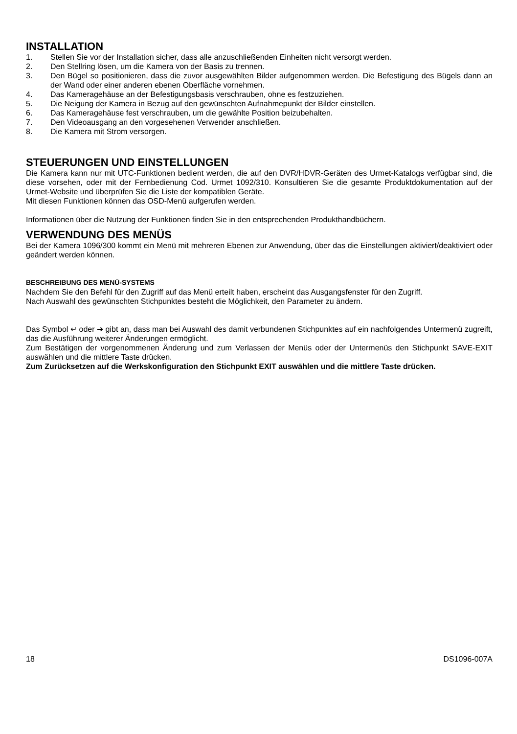INSTALLATION
1. Stellen Sie vor der Installation sicher, dass alle anzuschließenden Einheiten nicht versorgt werden.
2. Den Stellring lösen, um die Kamera von der Basis zu trennen.
3. Den Bügel so positionieren, dass die zuvor ausgewählten Bilder aufgenommen werden. Die Befestigung des Bügels dann an der Wand oder einer anderen ebenen Oberfläche vornehmen.
4. Das Kameragehäuse an der Befestigungsbasis verschrauben, ohne es festzuziehen.
5. Die Neigung der Kamera in Bezug auf den gewünschten Aufnahmepunkt der Bilder einstellen.
6. Das Kameragehäuse fest verschrauben, um die gewählte Position beizubehalten.
7. Den Videoausgang an den vorgesehenen Verwender anschließen.
8. Die Kamera mit Strom versorgen.
STEUERUNGEN UND EINSTELLUNGEN
Die Kamera kann nur mit UTC-Funktionen bedient werden, die auf den DVR/HDVR-Geräten des Urmet-Katalogs verfügbar sind, die diese vorsehen, oder mit der Fernbedienung Cod. Urmet 1092/310. Konsultieren Sie die gesamte Produktdokumentation auf der Urmet-Website und überprüfen Sie die Liste der kompatiblen Geräte.
Mit diesen Funktionen können das OSD-Menü aufgerufen werden.
Informationen über die Nutzung der Funktionen finden Sie in den entsprechenden Produkthandbüchern.
VERWENDUNG DES MENÜS
Bei der Kamera 1096/300 kommt ein Menü mit mehreren Ebenen zur Anwendung, über das die Einstellungen aktiviert/deaktiviert oder geändert werden können.
BESCHREIBUNG DES MENÜ-SYSTEMS
Nachdem Sie den Befehl für den Zugriff auf das Menü erteilt haben, erscheint das Ausgangsfenster für den Zugriff.
Nach Auswahl des gewünschten Stichpunktes besteht die Möglichkeit, den Parameter zu ändern.
Das Symbol ↵ oder ➔ gibt an, dass man bei Auswahl des damit verbundenen Stichpunktes auf ein nachfolgendes Untermenü zugreift, das die Ausführung weiterer Änderungen ermöglicht.
Zum Bestätigen der vorgenommenen Änderung und zum Verlassen der Menüs oder der Untermenüs den Stichpunkt SAVE-EXIT auswählen und die mittlere Taste drücken.
Zum Zurücksetzen auf die Werkskonfiguration den Stichpunkt EXIT auswählen und die mittlere Taste drücken.
18 DS1096-007A